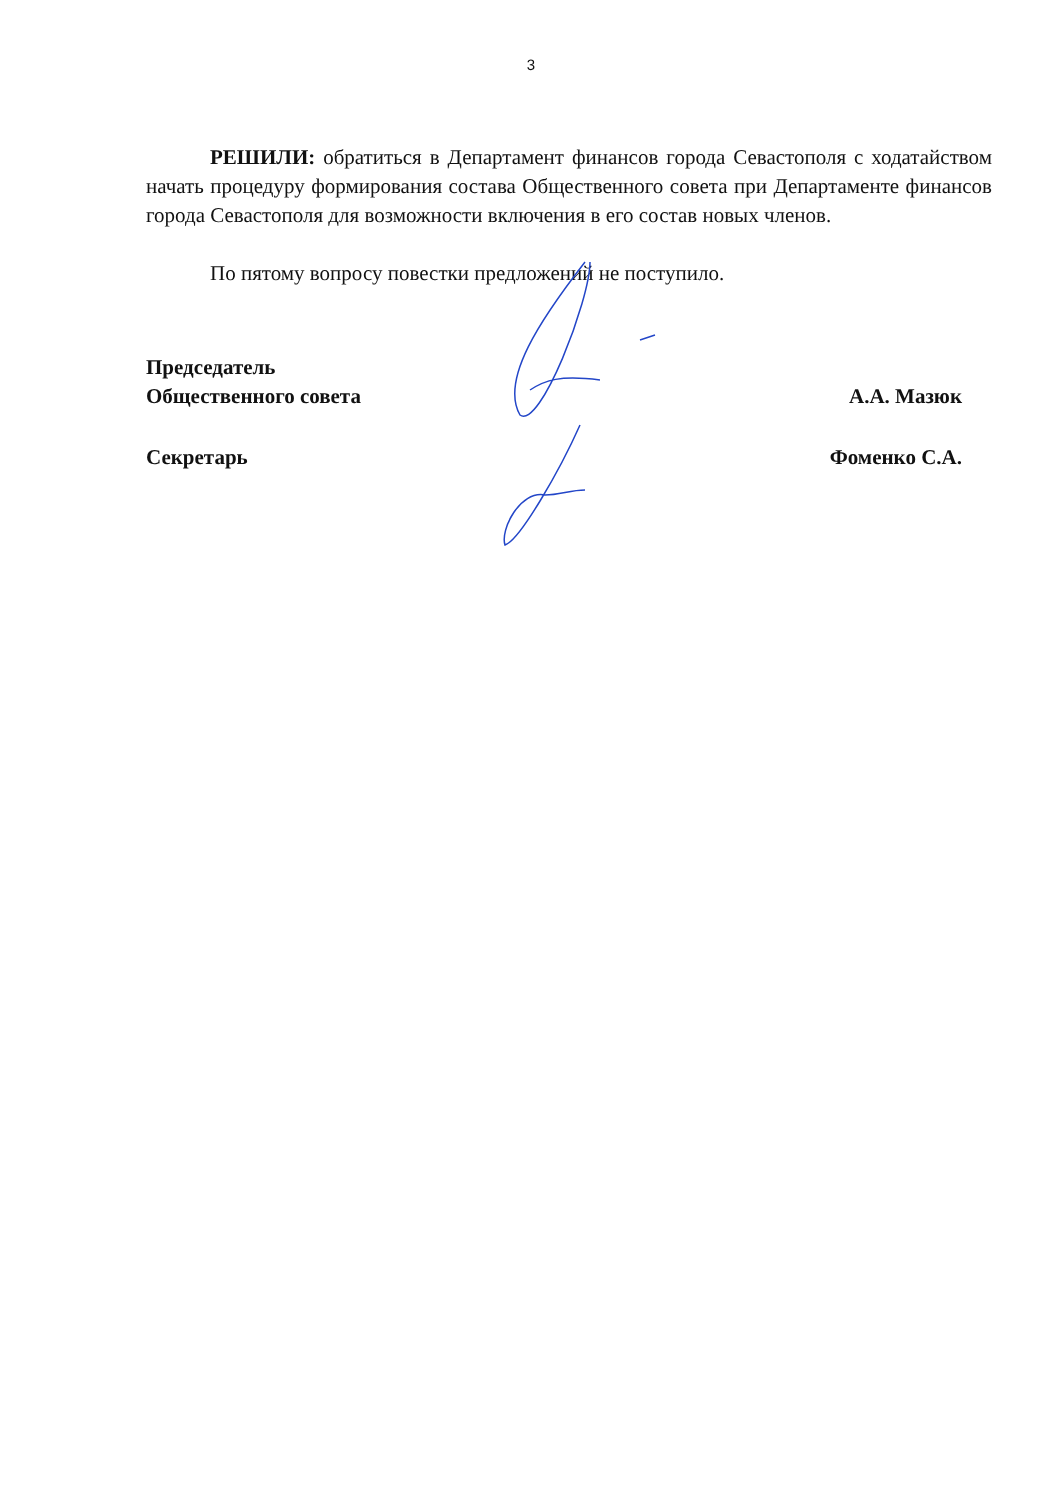3
РЕШИЛИ: обратиться в Департамент финансов города Севастополя с ходатайством начать процедуру формирования состава Общественного совета при Департаменте финансов города Севастополя для возможности включения в его состав новых членов.
По пятому вопросу повестки предложений не поступило.
Председатель
Общественного совета
А.А. Мазюк
Секретарь
Фоменко С.А.